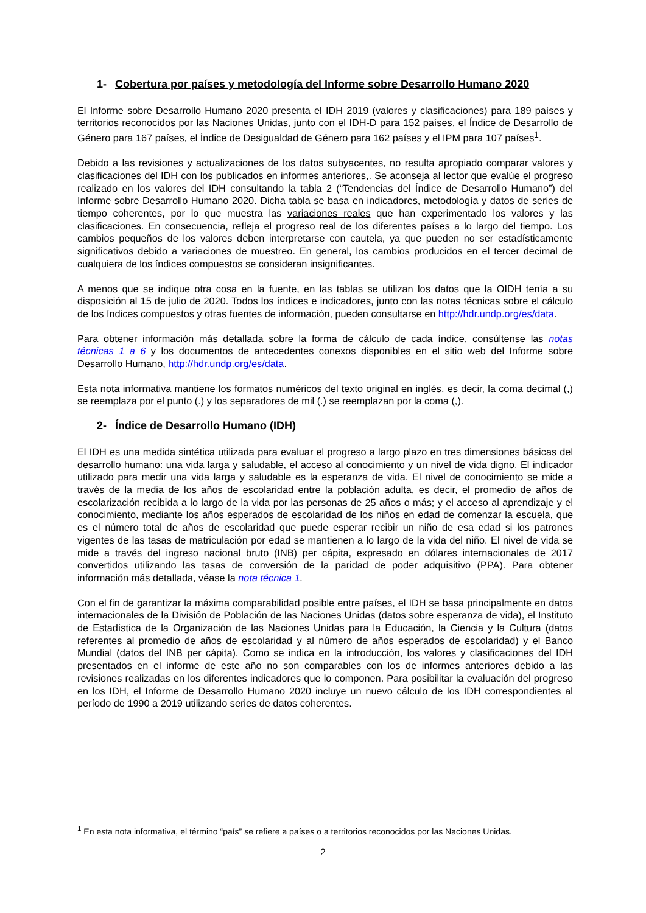1- Cobertura por países y metodología del Informe sobre Desarrollo Humano 2020
El Informe sobre Desarrollo Humano 2020 presenta el IDH 2019 (valores y clasificaciones) para 189 países y territorios reconocidos por las Naciones Unidas, junto con el IDH-D para 152 países, el Índice de Desarrollo de Género para 167 países, el Índice de Desigualdad de Género para 162 países y el IPM para 107 países<sup>1</sup>.
Debido a las revisiones y actualizaciones de los datos subyacentes, no resulta apropiado comparar valores y clasificaciones del IDH con los publicados en informes anteriores,. Se aconseja al lector que evalúe el progreso realizado en los valores del IDH consultando la tabla 2 (“Tendencias del Índice de Desarrollo Humano”) del Informe sobre Desarrollo Humano 2020. Dicha tabla se basa en indicadores, metodología y datos de series de tiempo coherentes, por lo que muestra las variaciones reales que han experimentado los valores y las clasificaciones. En consecuencia, refleja el progreso real de los diferentes países a lo largo del tiempo. Los cambios pequeños de los valores deben interpretarse con cautela, ya que pueden no ser estadísticamente significativos debido a variaciones de muestreo. En general, los cambios producidos en el tercer decimal de cualquiera de los índices compuestos se consideran insignificantes.
A menos que se indique otra cosa en la fuente, en las tablas se utilizan los datos que la OIDH tenía a su disposición al 15 de julio de 2020. Todos los índices e indicadores, junto con las notas técnicas sobre el cálculo de los índices compuestos y otras fuentes de información, pueden consultarse en http://hdr.undp.org/es/data.
Para obtener información más detallada sobre la forma de cálculo de cada índice, consúltense las notas técnicas 1 a 6 y los documentos de antecedentes conexos disponibles en el sitio web del Informe sobre Desarrollo Humano, http://hdr.undp.org/es/data.
Esta nota informativa mantiene los formatos numéricos del texto original en inglés, es decir, la coma decimal (,) se reemplaza por el punto (.) y los separadores de mil (.) se reemplazan por la coma (,).
2- Índice de Desarrollo Humano (IDH)
El IDH es una medida sintética utilizada para evaluar el progreso a largo plazo en tres dimensiones básicas del desarrollo humano: una vida larga y saludable, el acceso al conocimiento y un nivel de vida digno. El indicador utilizado para medir una vida larga y saludable es la esperanza de vida. El nivel de conocimiento se mide a través de la media de los años de escolaridad entre la población adulta, es decir, el promedio de años de escolarización recibida a lo largo de la vida por las personas de 25 años o más; y el acceso al aprendizaje y el conocimiento, mediante los años esperados de escolaridad de los niños en edad de comenzar la escuela, que es el número total de años de escolaridad que puede esperar recibir un niño de esa edad si los patrones vigentes de las tasas de matriculación por edad se mantienen a lo largo de la vida del niño. El nivel de vida se mide a través del ingreso nacional bruto (INB) per cápita, expresado en dólares internacionales de 2017 convertidos utilizando las tasas de conversión de la paridad de poder adquisitivo (PPA). Para obtener información más detallada, véase la nota técnica 1.
Con el fin de garantizar la máxima comparabilidad posible entre países, el IDH se basa principalmente en datos internacionales de la División de Población de las Naciones Unidas (datos sobre esperanza de vida), el Instituto de Estadística de la Organización de las Naciones Unidas para la Educación, la Ciencia y la Cultura (datos referentes al promedio de años de escolaridad y al número de años esperados de escolaridad) y el Banco Mundial (datos del INB per cápita). Como se indica en la introducción, los valores y clasificaciones del IDH presentados en el informe de este año no son comparables con los de informes anteriores debido a las revisiones realizadas en los diferentes indicadores que lo componen. Para posibilitar la evaluación del progreso en los IDH, el Informe de Desarrollo Humano 2020 incluye un nuevo cálculo de los IDH correspondientes al período de 1990 a 2019 utilizando series de datos coherentes.
<sup>1</sup> En esta nota informativa, el término “país” se refiere a países o a territorios reconocidos por las Naciones Unidas.
2